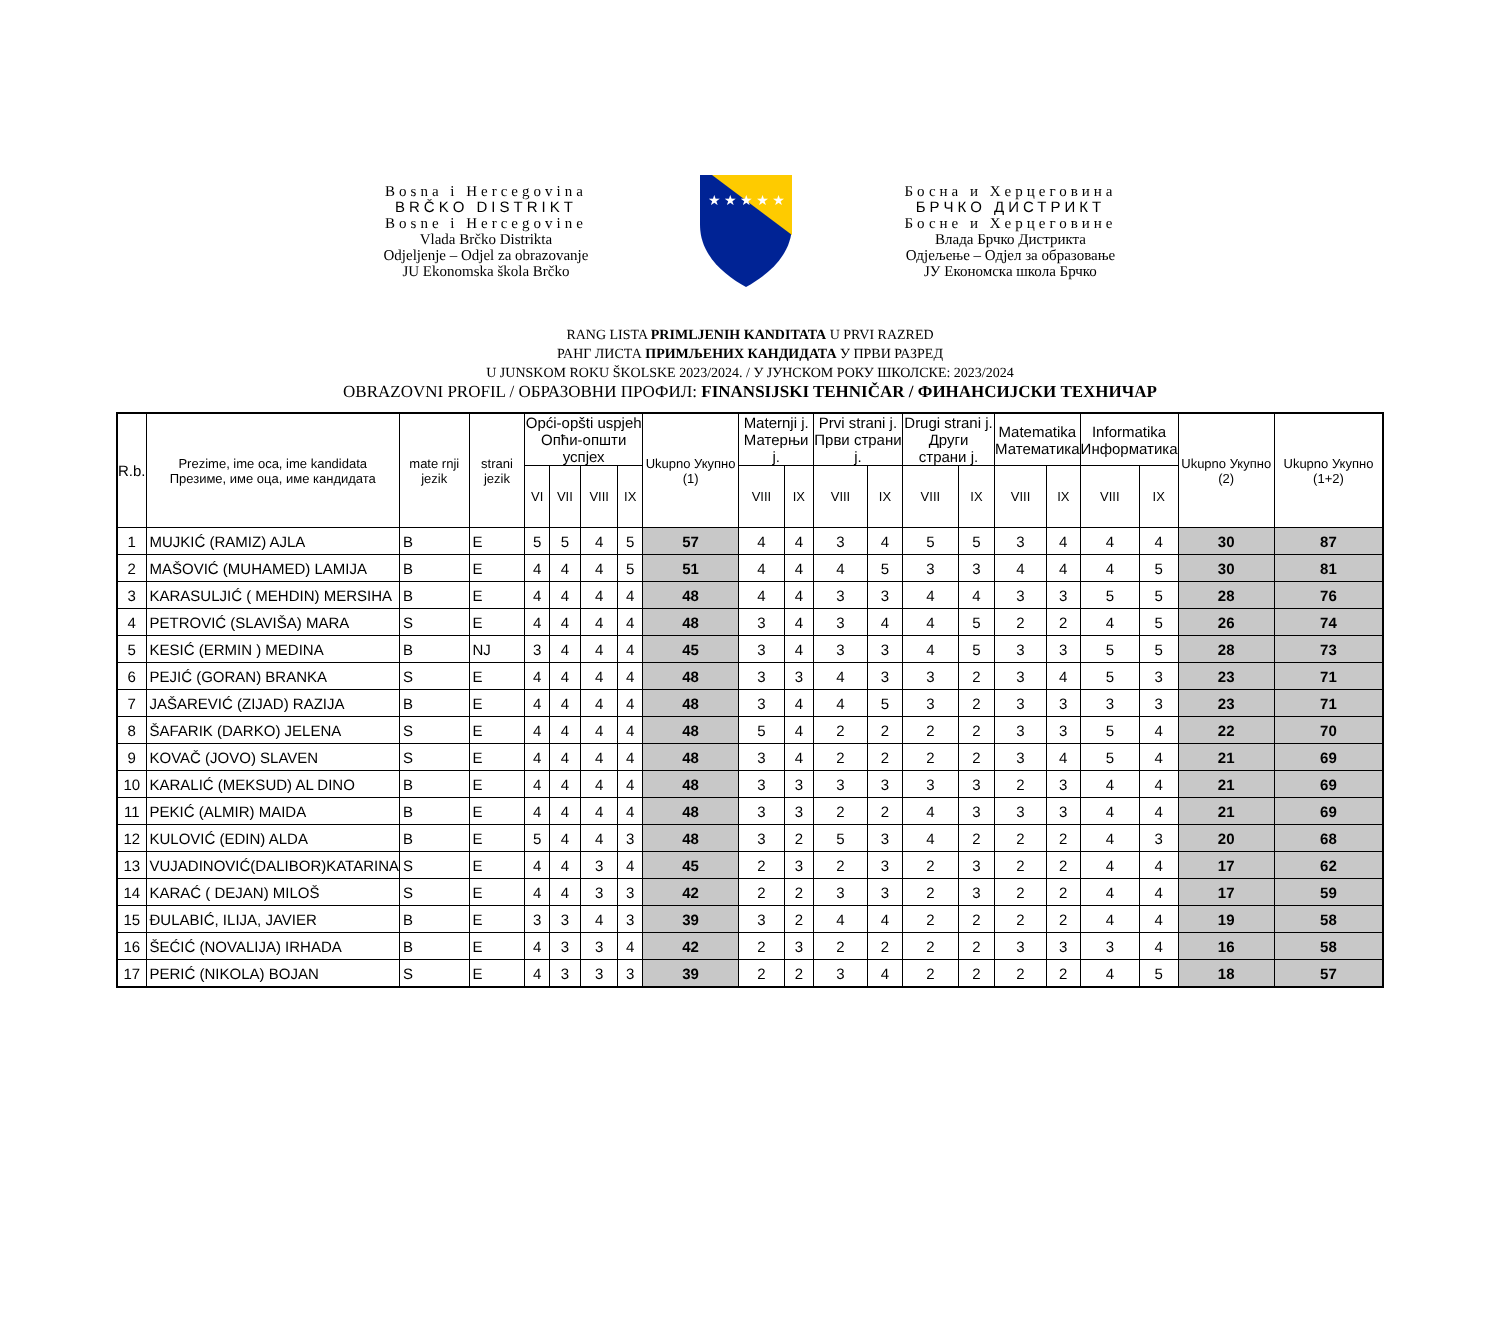Bosna i Hercegovina
BRČKO DISTRIKT
Bosne i Hercegovine
Vlada Brčko Distrikta
Odjeljenje – Odjel za obrazovanje
JU Ekonomska škola Brčko
★ ★ ★ ★ ★
Босна и Херцеговина
БРЧКО ДИСТРИКТ
Босне и Херцеговине
Влада Брчко Дистрикта
Одјељење – Одјел за образовање
ЈУ Економска школа Брчко
RANG LISTA PRIMLJENIH KANDITATA U PRVI RAZRED
РАНГ ЛИСТА ПРИМЉЕНИХ КАНДИДАТА У ПРВИ РАЗРЕД
U JUNSKOM ROKU ŠKOLSKE 2023/2024. / У ЈУНСКОМ РОКУ ШКОЛСКЕ: 2023/2024
OBRAZOVNI PROFIL / ОБРАЗОВНИ ПРОФИЛ: FINANSIJSKI TEHNIČAR / ФИНАНСИЈСКИ ТЕХНИЧАР
| R.b. | Prezime, ime oca, ime kandidata Презиме, име оца, име кандидата | mate rnji jezik | strani jezik | Opći-opšti uspjeh Опћи-општи успјех | | | | Ukupno Укупно (1) | Maternji j. Матерњи ј. | | Prvi strani j. Први страни ј. | | Drugi strani j. Други страни ј. | | Matematika Математика | | Informatika Информатика | | Ukupno Укупно (2) | Ukupno Укупно (1+2) |
| --- | --- | --- | --- | --- | --- | --- | --- | --- | --- | --- | --- | --- | --- | --- | --- | --- | --- | --- | --- | --- |
| | | | | VI | VII | VIII | IX | | VIII | IX | VIII | IX | VIII | IX | VIII | IX | VIII | IX | | |
| 1 | MUJKIĆ (RAMIZ) AJLA | B | E | 5 | 5 | 4 | 5 | 57 | 4 | 4 | 3 | 4 | 5 | 5 | 3 | 4 | 4 | 4 | 30 | 87 |
| 2 | MAŠOVIĆ (MUHAMED) LAMIJA | B | E | 4 | 4 | 4 | 5 | 51 | 4 | 4 | 4 | 5 | 3 | 3 | 4 | 4 | 4 | 5 | 30 | 81 |
| 3 | KARASULJIĆ ( MEHDIN) MERSIHA | B | E | 4 | 4 | 4 | 4 | 48 | 4 | 4 | 3 | 3 | 4 | 4 | 3 | 3 | 5 | 5 | 28 | 76 |
| 4 | PETROVIĆ (SLAVIŠA) MARA | S | E | 4 | 4 | 4 | 4 | 48 | 3 | 4 | 3 | 4 | 4 | 5 | 2 | 2 | 4 | 5 | 26 | 74 |
| 5 | KESIĆ (ERMIN ) MEDINA | B | NJ | 3 | 4 | 4 | 4 | 45 | 3 | 4 | 3 | 3 | 4 | 5 | 3 | 3 | 5 | 5 | 28 | 73 |
| 6 | PEJIĆ (GORAN) BRANKA | S | E | 4 | 4 | 4 | 4 | 48 | 3 | 3 | 4 | 3 | 3 | 2 | 3 | 4 | 5 | 3 | 23 | 71 |
| 7 | JAŠAREVIĆ (ZIJAD) RAZIJA | B | E | 4 | 4 | 4 | 4 | 48 | 3 | 4 | 4 | 5 | 3 | 2 | 3 | 3 | 3 | 3 | 23 | 71 |
| 8 | ŠAFARIK (DARKO) JELENA | S | E | 4 | 4 | 4 | 4 | 48 | 5 | 4 | 2 | 2 | 2 | 2 | 3 | 3 | 5 | 4 | 22 | 70 |
| 9 | KOVAČ (JOVO) SLAVEN | S | E | 4 | 4 | 4 | 4 | 48 | 3 | 4 | 2 | 2 | 2 | 2 | 3 | 4 | 5 | 4 | 21 | 69 |
| 10 | KARALIĆ (MEKSUD) AL DINO | B | E | 4 | 4 | 4 | 4 | 48 | 3 | 3 | 3 | 3 | 3 | 3 | 2 | 3 | 4 | 4 | 21 | 69 |
| 11 | PEKIĆ (ALMIR) MAIDA | B | E | 4 | 4 | 4 | 4 | 48 | 3 | 3 | 2 | 2 | 4 | 3 | 3 | 3 | 4 | 4 | 21 | 69 |
| 12 | KULOVIĆ (EDIN) ALDA | B | E | 5 | 4 | 4 | 3 | 48 | 3 | 2 | 5 | 3 | 4 | 2 | 2 | 2 | 4 | 3 | 20 | 68 |
| 13 | VUJADINOVIĆ(DALIBOR)KATARINA | S | E | 4 | 4 | 3 | 4 | 45 | 2 | 3 | 2 | 3 | 2 | 3 | 2 | 2 | 4 | 4 | 17 | 62 |
| 14 | KARAĆ ( DEJAN) MILOŠ | S | E | 4 | 4 | 3 | 3 | 42 | 2 | 2 | 3 | 3 | 2 | 3 | 2 | 2 | 4 | 4 | 17 | 59 |
| 15 | ĐULABIĆ, ILIJA, JAVIER | B | E | 3 | 3 | 4 | 3 | 39 | 3 | 2 | 4 | 4 | 2 | 2 | 2 | 2 | 4 | 4 | 19 | 58 |
| 16 | ŠEĆIĆ (NOVALIJA) IRHADA | B | E | 4 | 3 | 3 | 4 | 42 | 2 | 3 | 2 | 2 | 2 | 2 | 3 | 3 | 3 | 4 | 16 | 58 |
| 17 | PERIĆ (NIKOLA) BOJAN | S | E | 4 | 3 | 3 | 3 | 39 | 2 | 2 | 3 | 4 | 2 | 2 | 2 | 2 | 4 | 5 | 18 | 57 |